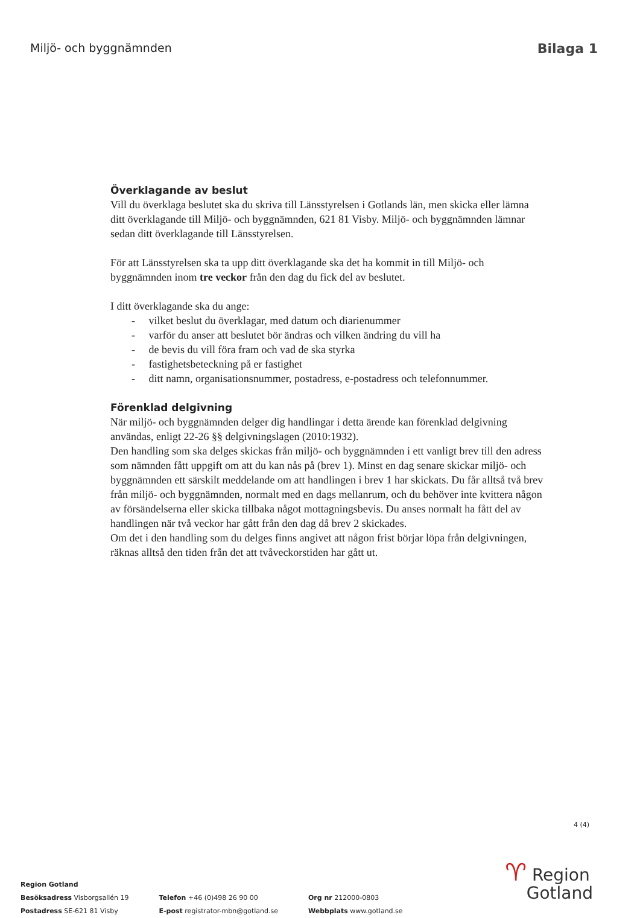Miljö- och byggnämnden
Bilaga 1
Överklagande av beslut
Vill du överklaga beslutet ska du skriva till Länsstyrelsen i Gotlands län, men skicka eller lämna ditt överklagande till Miljö- och byggnämnden, 621 81 Visby. Miljö- och byggnämnden lämnar sedan ditt överklagande till Länsstyrelsen.
För att Länsstyrelsen ska ta upp ditt överklagande ska det ha kommit in till Miljö- och byggnämnden inom tre veckor från den dag du fick del av beslutet.
I ditt överklagande ska du ange:
- vilket beslut du överklagar, med datum och diarienummer
- varför du anser att beslutet bör ändras och vilken ändring du vill ha
- de bevis du vill föra fram och vad de ska styrka
- fastighetsbeteckning på er fastighet
- ditt namn, organisationsnummer, postadress, e-postadress och telefonnummer.
Förenklad delgivning
När miljö- och byggnämnden delger dig handlingar i detta ärende kan förenklad delgivning användas, enligt 22-26 §§ delgivningslagen (2010:1932).
Den handling som ska delges skickas från miljö- och byggnämnden i ett vanligt brev till den adress som nämnden fått uppgift om att du kan nås på (brev 1). Minst en dag senare skickar miljö- och byggnämnden ett särskilt meddelande om att handlingen i brev 1 har skickats. Du får alltså två brev från miljö- och byggnämnden, normalt med en dags mellanrum, och du behöver inte kvittera någon av försändelserna eller skicka tillbaka något mottagningsbevis. Du anses normalt ha fått del av handlingen när två veckor har gått från den dag då brev 2 skickades.
Om det i den handling som du delges finns angivet att någon frist börjar löpa från delgivningen, räknas alltså den tiden från det att tvåveckorstiden har gått ut.
4 (4)
Region Gotland
Besöksadress Visborgsallén 19
Postadress SE-621 81 Visby
Telefon +46 (0)498 26 90 00
E-post registrator-mbn@gotland.se
Org nr 212000-0803
Webbplats www.gotland.se
♈ Region
Gotland